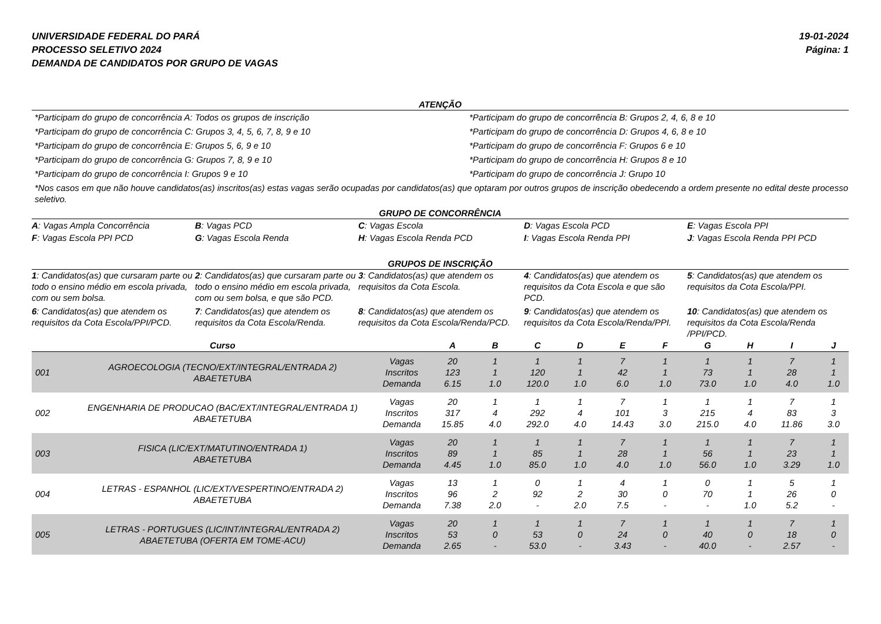UNIVERSIDADE FEDERAL DO PARÁ
PROCESSO SELETIVO 2024
DEMANDA DE CANDIDATOS POR GRUPO DE VAGAS
19-01-2024
Página: 1
ATENÇÃO
*Participam do grupo de concorrência A: Todos os grupos de inscrição
*Participam do grupo de concorrência B: Grupos 2, 4, 6, 8 e 10
*Participam do grupo de concorrência C: Grupos 3, 4, 5, 6, 7, 8, 9 e 10
*Participam do grupo de concorrência D: Grupos 4, 6, 8 e 10
*Participam do grupo de concorrência E: Grupos 5, 6, 9 e 10
*Participam do grupo de concorrência F: Grupos 6 e 10
*Participam do grupo de concorrência G: Grupos 7, 8, 9 e 10
*Participam do grupo de concorrência H: Grupos 8 e 10
*Participam do grupo de concorrência I: Grupos 9 e 10
*Participam do grupo de concorrência J: Grupo 10
*Nos casos em que não houve candidatos(as) inscritos(as) estas vagas serão ocupadas por candidatos(as) que optaram por outros grupos de inscrição obedecendo a ordem presente no edital deste processo seletivo.
GRUPO DE CONCORRÊNCIA
A: Vagas Ampla Concorrência
B: Vagas PCD
C: Vagas Escola
D: Vagas Escola PCD
E: Vagas Escola PPI
F: Vagas Escola PPI PCD
G: Vagas Escola Renda
H: Vagas Escola Renda PCD
I: Vagas Escola Renda PPI
J: Vagas Escola Renda PPI PCD
GRUPOS DE INSCRIÇÃO
1: Candidatos(as) que cursaram parte ou todo o ensino médio em escola privada, com ou sem bolsa.
2: Candidatos(as) que cursaram parte ou todo o ensino médio em escola privada, com ou sem bolsa, e que são PCD.
3: Candidatos(as) que atendem os requisitos da Cota Escola.
4: Candidatos(as) que atendem os requisitos da Cota Escola e que são PCD.
5: Candidatos(as) que atendem os requisitos da Cota Escola/PPI.
6: Candidatos(as) que atendem os requisitos da Cota Escola/PPI/PCD.
7: Candidatos(as) que atendem os requisitos da Cota Escola/Renda.
8: Candidatos(as) que atendem os requisitos da Cota Escola/Renda/PCD.
9: Candidatos(as) que atendem os requisitos da Cota Escola/Renda/PPI.
10: Candidatos(as) que atendem os requisitos da Cota Escola/Renda /PPI/PCD.
| | Curso | | A | B | C | D | E | F | G | H | I | J |
| --- | --- | --- | --- | --- | --- | --- | --- | --- | --- | --- | --- | --- |
| 001 | AGROECOLOGIA (TECNO/EXT/INTEGRAL/ENTRADA 2) ABAETETUBA | Vagas Inscritos Demanda | 20 123 6.15 | 1 1 1.0 | 1 120 120.0 | 1 1 1.0 | 7 42 6.0 | 1 1 1.0 | 1 73 73.0 | 1 1 1.0 | 7 28 4.0 | 1 1 1.0 |
| 002 | ENGENHARIA DE PRODUCAO (BAC/EXT/INTEGRAL/ENTRADA 1) ABAETETUBA | Vagas Inscritos Demanda | 20 317 15.85 | 1 4 4.0 | 1 292 292.0 | 1 4 4.0 | 7 101 14.43 | 1 3 3.0 | 1 215 215.0 | 1 4 4.0 | 7 83 11.86 | 1 3 3.0 |
| 003 | FISICA (LIC/EXT/MATUTINO/ENTRADA 1) ABAETETUBA | Vagas Inscritos Demanda | 20 89 4.45 | 1 1 1.0 | 1 85 85.0 | 1 1 1.0 | 7 28 4.0 | 1 1 1.0 | 1 56 56.0 | 1 1 1.0 | 7 23 3.29 | 1 1 1.0 |
| 004 | LETRAS - ESPANHOL (LIC/EXT/VESPERTINO/ENTRADA 2) ABAETETUBA | Vagas Inscritos Demanda | 13 96 7.38 | 1 2 2.0 | 0 92 - | 1 2 2.0 | 4 30 7.5 | 1 0 - | 0 70 - | 1 1 1.0 | 5 26 5.2 | 1 0 - |
| 005 | LETRAS - PORTUGUES (LIC/INT/INTEGRAL/ENTRADA 2) ABAETETUBA (OFERTA EM TOME-ACU) | Vagas Inscritos Demanda | 20 53 2.65 | 1 0 - | 1 53 53.0 | 1 0 - | 7 24 3.43 | 1 0 - | 1 40 40.0 | 1 0 - | 7 18 2.57 | 1 0 - |